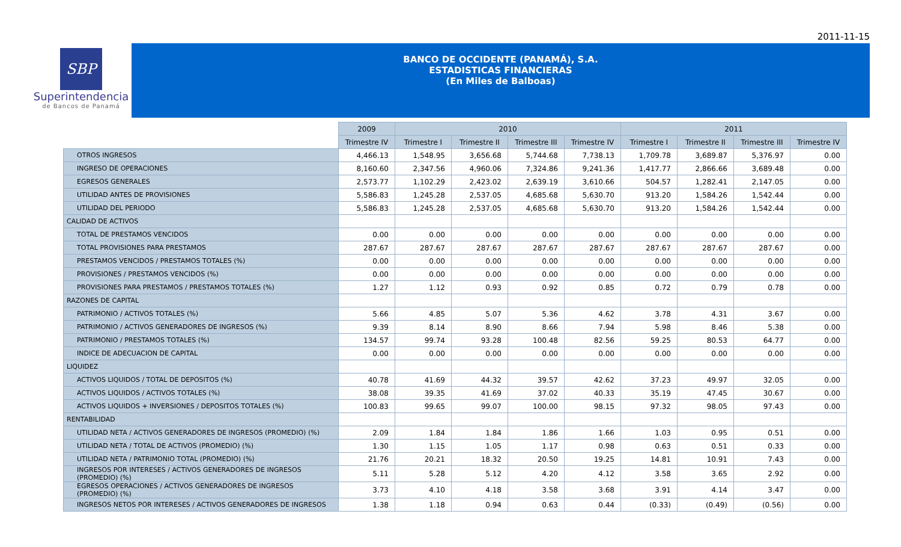2011-11-15
SBP
Superintendencia
de Bancos de Panamá
BANCO DE OCCIDENTE (PANAMÁ), S.A.
ESTADISTICAS FINANCIERAS
(En Miles de Balboas)
| | 2009 | 2010 | | | | 2011 | | | |
| --- | --- | --- | --- | --- | --- | --- | --- | --- | --- |
| | Trimestre IV | Trimestre I | Trimestre II | Trimestre III | Trimestre IV | Trimestre I | Trimestre II | Trimestre III | Trimestre IV |
| OTROS INGRESOS | 4,466.13 | 1,548.95 | 3,656.68 | 5,744.68 | 7,738.13 | 1,709.78 | 3,689.87 | 5,376.97 | 0.00 |
| INGRESO DE OPERACIONES | 8,160.60 | 2,347.56 | 4,960.06 | 7,324.86 | 9,241.36 | 1,417.77 | 2,866.66 | 3,689.48 | 0.00 |
| EGRESOS GENERALES | 2,573.77 | 1,102.29 | 2,423.02 | 2,639.19 | 3,610.66 | 504.57 | 1,282.41 | 2,147.05 | 0.00 |
| UTILIDAD ANTES DE PROVISIONES | 5,586.83 | 1,245.28 | 2,537.05 | 4,685.68 | 5,630.70 | 913.20 | 1,584.26 | 1,542.44 | 0.00 |
| UTILIDAD DEL PERIODO | 5,586.83 | 1,245.28 | 2,537.05 | 4,685.68 | 5,630.70 | 913.20 | 1,584.26 | 1,542.44 | 0.00 |
| CALIDAD DE ACTIVOS | | | | | | | | | |
| TOTAL DE PRESTAMOS VENCIDOS | 0.00 | 0.00 | 0.00 | 0.00 | 0.00 | 0.00 | 0.00 | 0.00 | 0.00 |
| TOTAL PROVISIONES PARA PRESTAMOS | 287.67 | 287.67 | 287.67 | 287.67 | 287.67 | 287.67 | 287.67 | 287.67 | 0.00 |
| PRESTAMOS VENCIDOS / PRESTAMOS TOTALES (%) | 0.00 | 0.00 | 0.00 | 0.00 | 0.00 | 0.00 | 0.00 | 0.00 | 0.00 |
| PROVISIONES / PRESTAMOS VENCIDOS (%) | 0.00 | 0.00 | 0.00 | 0.00 | 0.00 | 0.00 | 0.00 | 0.00 | 0.00 |
| PROVISIONES PARA PRESTAMOS / PRESTAMOS TOTALES (%) | 1.27 | 1.12 | 0.93 | 0.92 | 0.85 | 0.72 | 0.79 | 0.78 | 0.00 |
| RAZONES DE CAPITAL | | | | | | | | | |
| PATRIMONIO / ACTIVOS TOTALES (%) | 5.66 | 4.85 | 5.07 | 5.36 | 4.62 | 3.78 | 4.31 | 3.67 | 0.00 |
| PATRIMONIO / ACTIVOS GENERADORES DE INGRESOS (%) | 9.39 | 8.14 | 8.90 | 8.66 | 7.94 | 5.98 | 8.46 | 5.38 | 0.00 |
| PATRIMONIO / PRESTAMOS TOTALES (%) | 134.57 | 99.74 | 93.28 | 100.48 | 82.56 | 59.25 | 80.53 | 64.77 | 0.00 |
| INDICE DE ADECUACION DE CAPITAL | 0.00 | 0.00 | 0.00 | 0.00 | 0.00 | 0.00 | 0.00 | 0.00 | 0.00 |
| LIQUIDEZ | | | | | | | | | |
| ACTIVOS LIQUIDOS / TOTAL DE DEPOSITOS (%) | 40.78 | 41.69 | 44.32 | 39.57 | 42.62 | 37.23 | 49.97 | 32.05 | 0.00 |
| ACTIVOS LIQUIDOS / ACTIVOS TOTALES (%) | 38.08 | 39.35 | 41.69 | 37.02 | 40.33 | 35.19 | 47.45 | 30.67 | 0.00 |
| ACTIVOS LIQUIDOS + INVERSIONES / DEPOSITOS TOTALES (%) | 100.83 | 99.65 | 99.07 | 100.00 | 98.15 | 97.32 | 98.05 | 97.43 | 0.00 |
| RENTABILIDAD | | | | | | | | | |
| UTILIDAD NETA / ACTIVOS GENERADORES DE INGRESOS (PROMEDIO) (%) | 2.09 | 1.84 | 1.84 | 1.86 | 1.66 | 1.03 | 0.95 | 0.51 | 0.00 |
| UTILIDAD NETA / TOTAL DE ACTIVOS (PROMEDIO) (%) | 1.30 | 1.15 | 1.05 | 1.17 | 0.98 | 0.63 | 0.51 | 0.33 | 0.00 |
| UTILIDAD NETA / PATRIMONIO TOTAL (PROMEDIO) (%) | 21.76 | 20.21 | 18.32 | 20.50 | 19.25 | 14.81 | 10.91 | 7.43 | 0.00 |
| INGRESOS POR INTERESES / ACTIVOS GENERADORES DE INGRESOS (PROMEDIO) (%) | 5.11 | 5.28 | 5.12 | 4.20 | 4.12 | 3.58 | 3.65 | 2.92 | 0.00 |
| EGRESOS OPERACIONES / ACTIVOS GENERADORES DE INGRESOS (PROMEDIO) (%) | 3.73 | 4.10 | 4.18 | 3.58 | 3.68 | 3.91 | 4.14 | 3.47 | 0.00 |
| INGRESOS NETOS POR INTERESES / ACTIVOS GENERADORES DE INGRESOS | 1.38 | 1.18 | 0.94 | 0.63 | 0.44 | (0.33) | (0.49) | (0.56) | 0.00 |